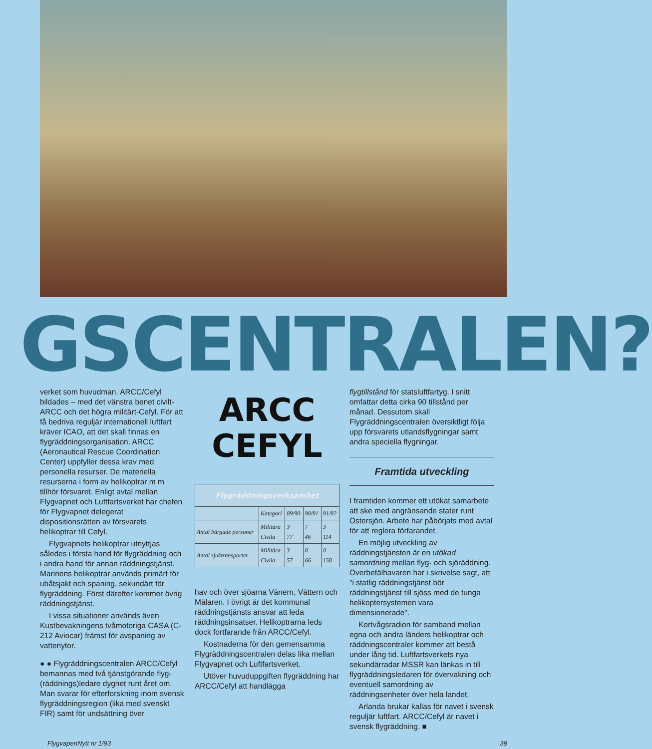GSCENTRALEN?
verket som huvudman. ARCC/Cefyl bildades – med det vänstra benet civilt-ARCC och det högra militärt-Cefyl. För att få bedriva reguljär internationell luftfart kräver ICAO, att det skall finnas en flygräddningsorganisation. ARCC (Aeronautical Rescue Coordination Center) uppfyller dessa krav med personella resurser. De materiella resurserna i form av helikoptrar m m tillhör försvaret. Enligt avtal mellan Flygvapnet och Luftfartsverket har chefen för Flygvapnet delegerat dispositionsrätten av försvarets helikoptrar till Cefyl.
Flygvapnets helikoptrar utnyttjas således i första hand för flygräddning och i andra hand för annan räddningstjänst. Marinens helikoptrar används primärt för ubåtsjakt och spaning, sekundärt för flygräddning. Först därefter kommer övrig räddningstjänst.
I vissa situationer används även Kustbevakningens tvåmotoriga CASA (C-212 Aviocar) främst för avspaning av vattenytor.
● ● Flygräddningscentralen ARCC/Cefyl bemannas med två tjänstgörande flyg-(räddnings)ledare dygnet runt året om. Man svarar för efterforskning inom svensk flygräddningsregion (lika med svenskt FIR) samt för undsättning över
ARCC
CEFYL
| Flygräddningsverksamhet | | | | |
| --- | --- | --- | --- | --- |
| | Kategori | 89/90 | 90/91 | 91/92 |
| Antal bärgade personer | Militära Civila | 3 77 | 7 46 | 3 114 |
| Antal sjuktransporter | Militära Civila | 3 57 | 0 66 | 0 158 |
hav och över sjöarna Vänern, Vättern och Mälaren. I övrigt är det kommunal räddningstjänsts ansvar att leda räddningsinsatser. Helikoptrarna leds dock fortfarande från ARCC/Cefyl.
Kostnaderna för den gemensamma Flygräddningscentralen delas lika mellan Flygvapnet och Luftfartsverket.
Utöver huvuduppgiften flygräddning har ARCC/Cefyl att handlägga
flygtillstånd för statsluftfartyg. I snitt omfattar detta cirka 90 tillstånd per månad. Dessutom skall Flygräddningscentralen översiktligt följa upp försvarets utlandsflygningar samt andra speciella flygningar.
Framtida utveckling
I framtiden kommer ett utökat samarbete att ske med angränsande stater runt Östersjön. Arbete har påbörjats med avtal för att reglera förfarandet.
En möjlig utveckling av räddningstjänsten är en utökad samordning mellan flyg- och sjöräddning. Överbefälhavaren har i skrivelse sagt, att "i statlig räddningstjänst bör räddningstjänst till sjöss med de tunga helikoptersystemen vara dimensionerade".
Kortvågsradion för samband mellan egna och andra länders helikoptrar och räddningscentraler kommer att bestå under lång tid. Luftfartsverkets nya sekundärradar MSSR kan länkas in till flygräddningsledaren för övervakning och eventuell samordning av räddningsenheter över hela landet.
Arlanda brukar kallas för navet i svensk reguljär luftfart. ARCC/Cefyl är navet i svensk flygräddning. ■
FlygvapenNytt nr 1/93 39